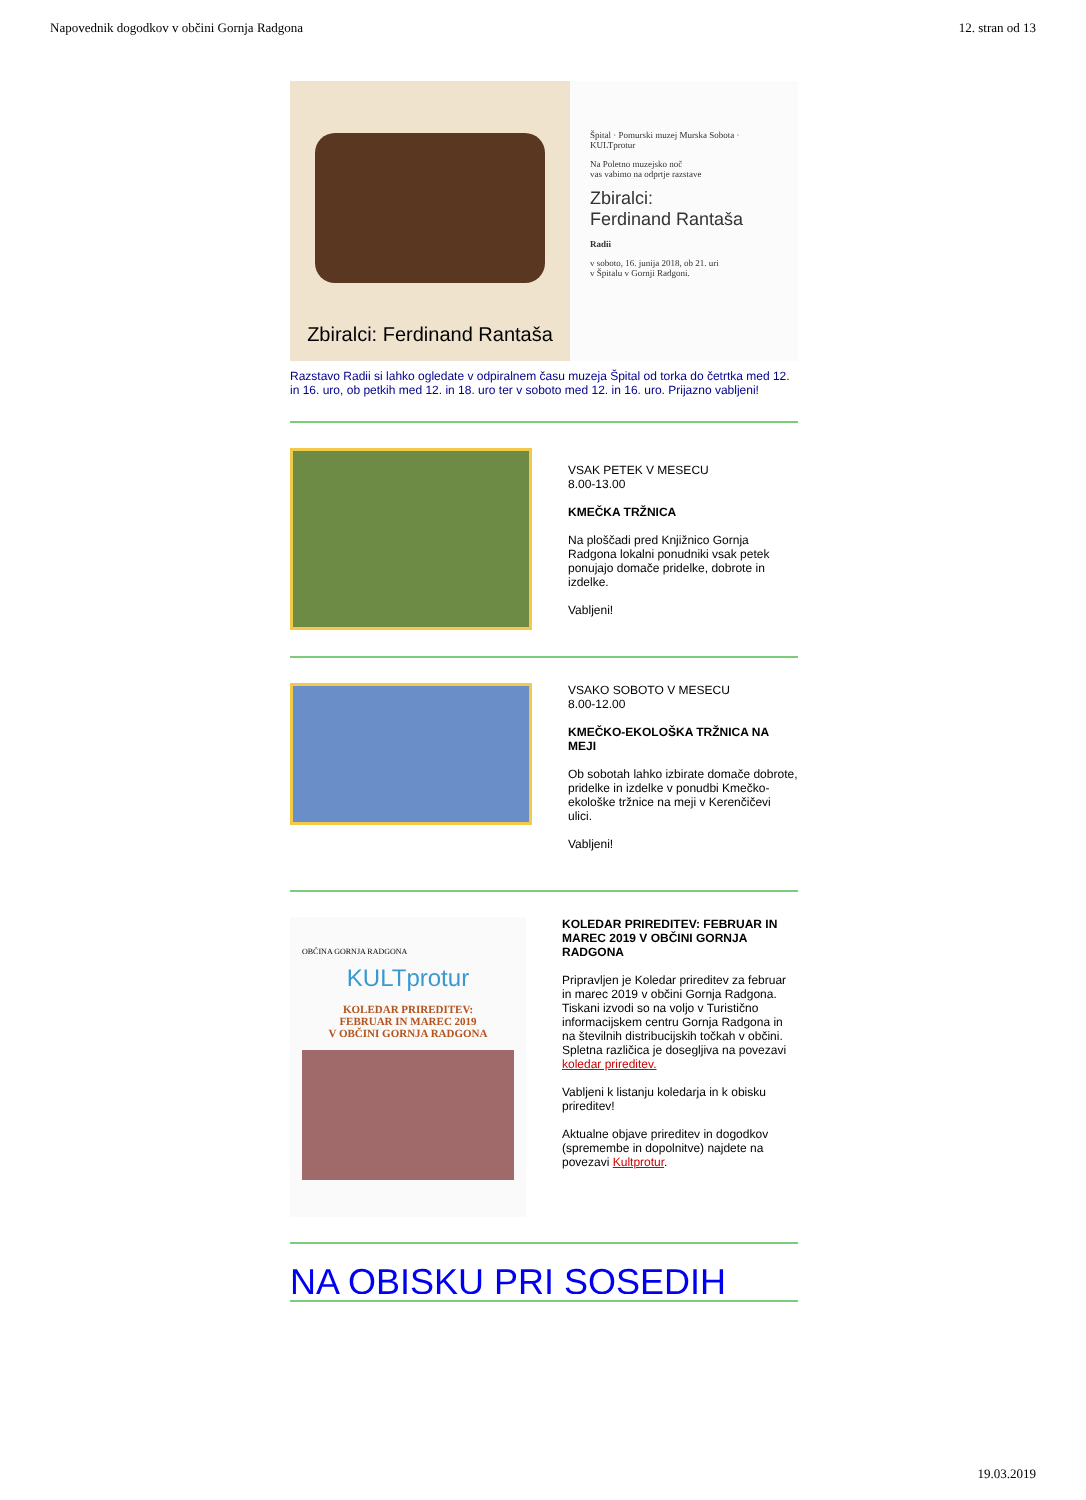Napovednik dogodkov v občini Gornja Radgona 12. stran od 13
Zbiralci: Ferdinand Rantaša
Špital · Pomurski muzej Murska Sobota · KULTprotur
Na Poletno muzejsko noč
vas vabimo na odprtje razstave
Zbiralci:
Ferdinand Rantaša
Radii
v soboto, 16. junija 2018, ob 21. uri
v Špitalu v Gornji Radgoni.
Razstavo Radii si lahko ogledate v odpiralnem času muzeja Špital od torka do četrtka med 12. in 16. uro, ob petkih med 12. in 18. uro ter v soboto med 12. in 16. uro. Prijazno vabljeni!
VSAK PETEK V MESECU
8.00-13.00
KMEČKA TRŽNICA
Na ploščadi pred Knjižnico Gornja Radgona lokalni ponudniki vsak petek ponujajo domače pridelke, dobrote in izdelke.
Vabljeni!
VSAKO SOBOTO V MESECU
8.00-12.00
KMEČKO-EKOLOŠKA TRŽNICA NA MEJI
Ob sobotah lahko izbirate domače dobrote, pridelke in izdelke v ponudbi Kmečko-ekološke tržnice na meji v Kerenčičevi ulici.
Vabljeni!
OBČINA GORNJA RADGONA
KULTprotur
KOLEDAR PRIREDITEV:
FEBRUAR IN MAREC 2019
V OBČINI GORNJA RADGONA
KOLEDAR PRIREDITEV: FEBRUAR IN MAREC 2019 V OBČINI GORNJA RADGONA
Pripravljen je Koledar prireditev za februar in marec 2019 v občini Gornja Radgona. Tiskani izvodi so na voljo v Turistično informacijskem centru Gornja Radgona in na številnih distribucijskih točkah v občini. Spletna različica je dosegljiva na povezavi koledar prireditev.
Vabljeni k listanju koledarja in k obisku prireditev!
Aktualne objave prireditev in dogodkov (spremembe in dopolnitve) najdete na povezavi Kultprotur.
NA OBISKU PRI SOSEDIH
19.03.2019